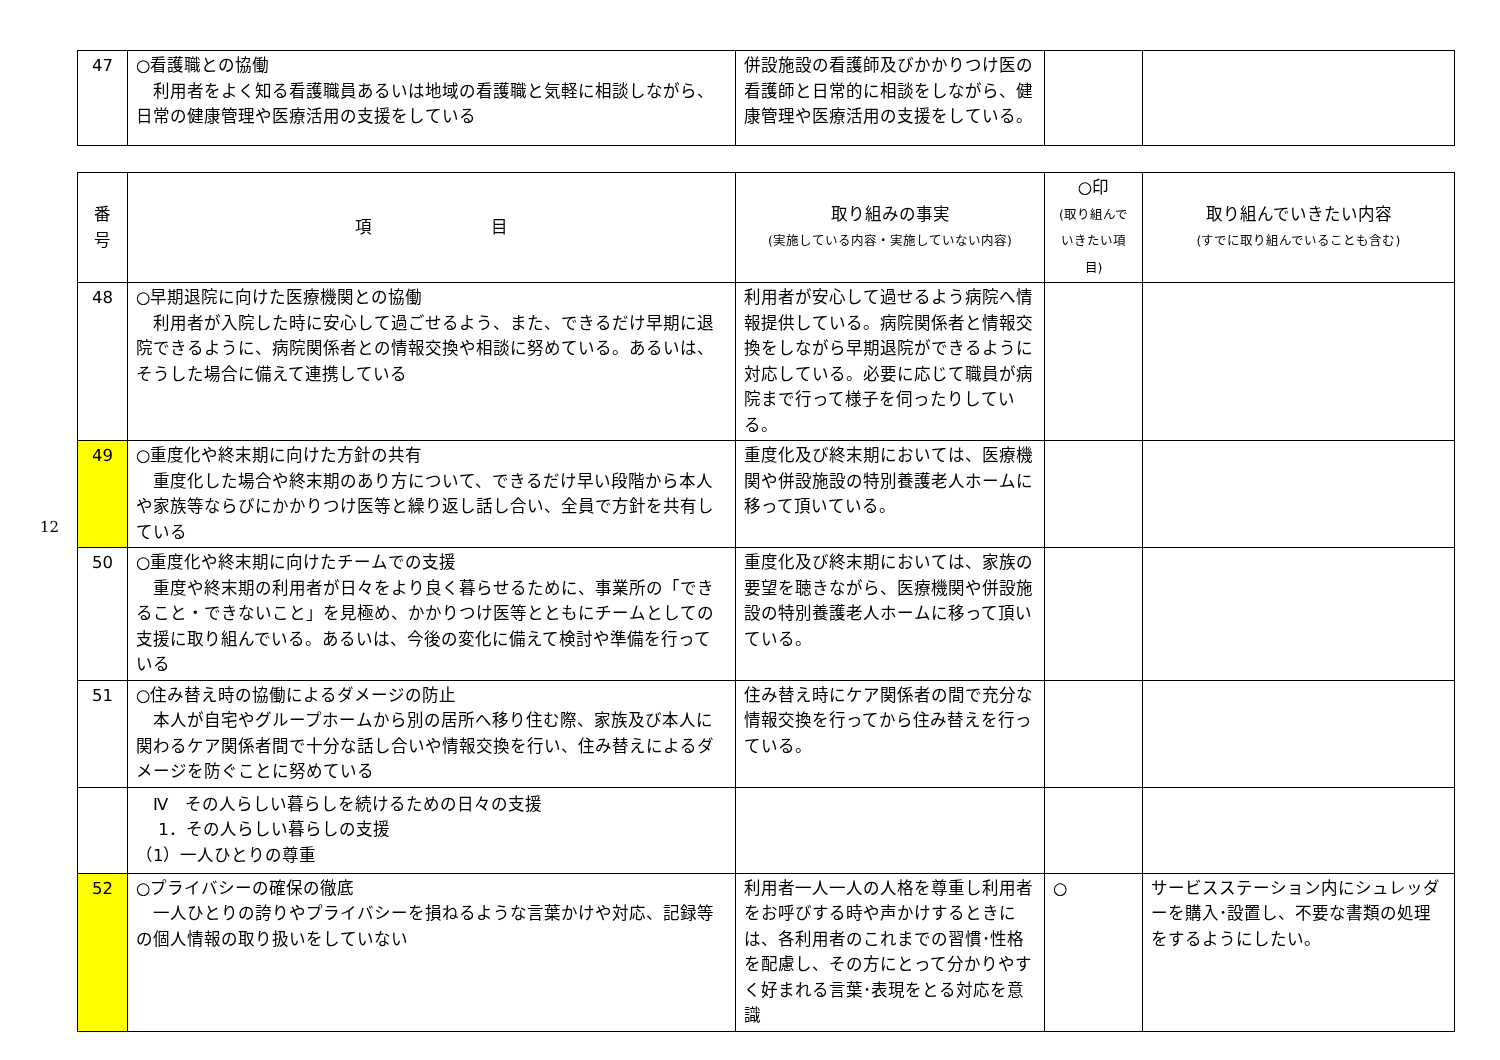| 47 | ○看護職との協働 利用者をよく知る看護職員あるいは地域の看護職と気軽に相談しながら、日常の健康管理や医療活用の支援をしている | 併設施設の看護師及びかかりつけ医の看護師と日常的に相談をしながら、健康管理や医療活用の支援をしている。 | | |
12
| 番 号 | 項 目 | 取り組みの事実 (実施している内容・実施していない内容) | ○印 (取り組んで いきたい項目) | 取り組んでいきたい内容 (すでに取り組んでいることも含む) |
| --- | --- | --- | --- | --- |
| 48 | ○早期退院に向けた医療機関との協働 利用者が入院した時に安心して過ごせるよう、また、できるだけ早期に退院できるように、病院関係者との情報交換や相談に努めている。あるいは、そうした場合に備えて連携している | 利用者が安心して過せるよう病院へ情報提供している。病院関係者と情報交換をしながら早期退院ができるように対応している。必要に応じて職員が病院まで行って様子を伺ったりしている。 | | |
| 49 | ○重度化や終末期に向けた方針の共有 重度化した場合や終末期のあり方について、できるだけ早い段階から本人や家族等ならびにかかりつけ医等と繰り返し話し合い、全員で方針を共有している | 重度化及び終末期においては、医療機関や併設施設の特別養護老人ホームに移って頂いている。 | | |
| 50 | ○重度化や終末期に向けたチームでの支援 重度や終末期の利用者が日々をより良く暮らせるために、事業所の「できること・できないこと」を見極め、かかりつけ医等とともにチームとしての支援に取り組んでいる。あるいは、今後の変化に備えて検討や準備を行っている | 重度化及び終末期においては、家族の要望を聴きながら、医療機関や併設施設の特別養護老人ホームに移って頂いている。 | | |
| 51 | ○住み替え時の協働によるダメージの防止 本人が自宅やグループホームから別の居所へ移り住む際、家族及び本人に関わるケア関係者間で十分な話し合いや情報交換を行い、住み替えによるダメージを防ぐことに努めている | 住み替え時にケア関係者の間で充分な情報交換を行ってから住み替えを行っている。 | | |
| | Ⅳ その人らしい暮らしを続けるための日々の支援 1．その人らしい暮らしの支援 （1）一人ひとりの尊重 | | | |
| 52 | ○プライバシーの確保の徹底 一人ひとりの誇りやプライバシーを損ねるような言葉かけや対応、記録等の個人情報の取り扱いをしていない | 利用者一人一人の人格を尊重し利用者をお呼びする時や声かけするときには、各利用者のこれまでの習慣･性格を配慮し、その方にとって分かりやすく好まれる言葉･表現をとる対応を意識 | ○ | サービスステーション内にシュレッダーを購入･設置し、不要な書類の処理をするようにしたい。 |